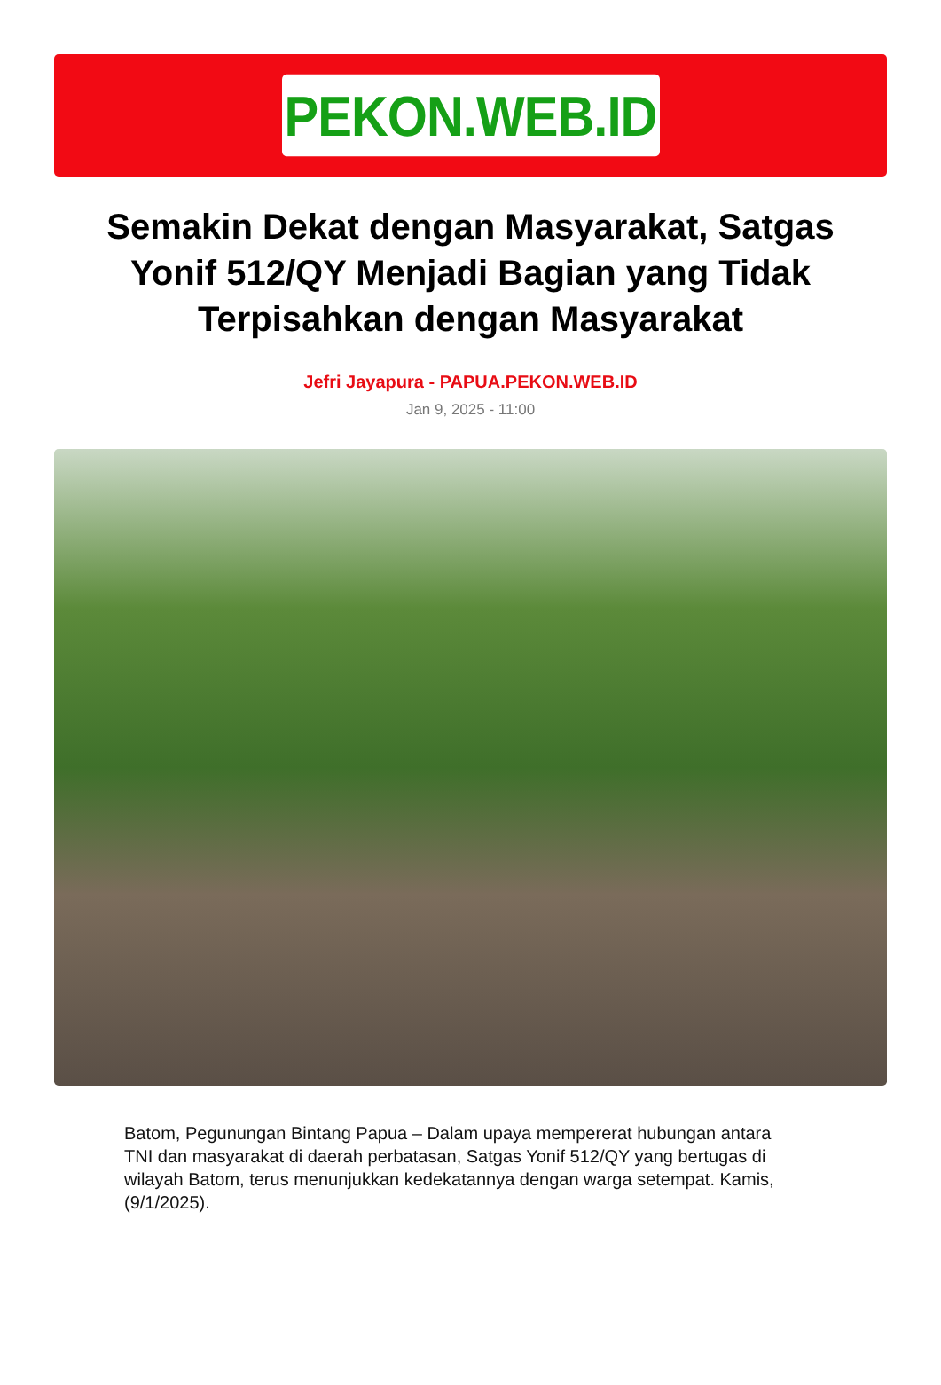PEKON.WEB.ID
Semakin Dekat dengan Masyarakat, Satgas Yonif 512/QY Menjadi Bagian yang Tidak Terpisahkan dengan Masyarakat
Jefri Jayapura - PAPUA.PEKON.WEB.ID
Jan 9, 2025 - 11:00
Batom, Pegunungan Bintang Papua – Dalam upaya mempererat hubungan antara TNI dan masyarakat di daerah perbatasan, Satgas Yonif 512/QY yang bertugas di wilayah Batom, terus menunjukkan kedekatannya dengan warga setempat. Kamis, (9/1/2025).